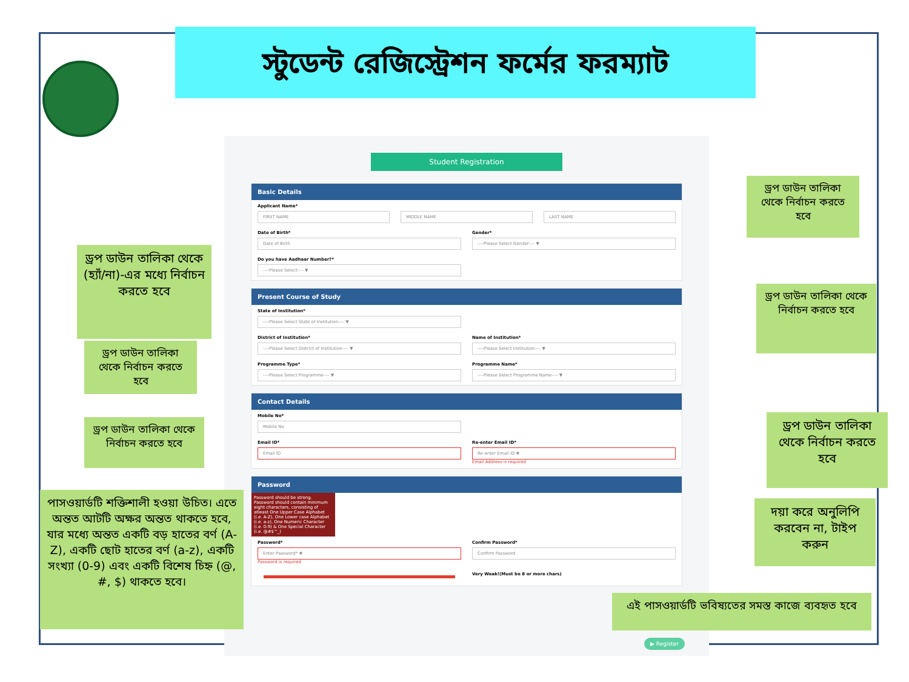স্টুডেন্ট রেজিস্ট্রেশন ফর্মের ফরম্যাট
Student Registration
Basic Details
Applicant Name*
FIRST NAME
MIDDLE NAME LAST NAME
Date of Birth*
Date of Birth
Gender*
----Please Select Gender---- ▼
Do you have Aadhaar Number?*
----Please Select---- ▼
Present Course of Study
State of Institution*
----Please Select State of Institution---- ▼
District of Institution*
----Please Select District of Institution---- ▼
Name of Institution*
----Please Select Institution---- ▼
Programme Type*
----Please Select Programme---- ▼
Programme Name*
----Please Select Programme Name---- ▼
Contact Details
Mobile No*
Mobile No
Email ID*
Email ID
Re-enter Email ID*
Re-enter Email ID ✖
Email Address is required
Password
Password should be strong. Password should contain minimum eight characters, consisting of atleast One Upper Case Alphabet (i.e. A-Z), One Lower case Alphabet (i.e. a-z), One Numeric Character (i.e. 0-9) & One Special Character (i.e. @#$^_)
Password*
Enter Password* ✖
Password is required
Confirm Password*
Confirm Password
Very Weak!(Must be 8 or more chars)
▶ Register
ড্রপ ডাউন তালিকা থেকে (হ্যাঁ/না)-এর মধ্যে নির্বাচন করতে হবে
ড্রপ ডাউন তালিকা থেকে নির্বাচন করতে হবে
ড্রপ ডাউন তালিকা থেকে নির্বাচন করতে হবে
পাসওয়ার্ডটি শক্তিশালী হওয়া উচিত। এতে অন্তত আটটি অক্ষর অন্তত থাকতে হবে, যার মধ্যে অন্তত একটি বড় হাতের বর্ণ (A-Z), একটি ছোট হাতের বর্ণ (a-z), একটি সংখ্যা (0-9) এবং একটি বিশেষ চিহ্ন (@, #, $) থাকতে হবে।
ড্রপ ডাউন তালিকা থেকে নির্বাচন করতে হবে
ড্রপ ডাউন তালিকা থেকে নির্বাচন করতে হবে
ড্রপ ডাউন তালিকা থেকে নির্বাচন করতে হবে
দয়া করে অনুলিপি করবেন না, টাইপ করুন
এই পাসওয়ার্ডটি ভবিষ্যতের সমস্ত কাজে ব্যবহৃত হবে